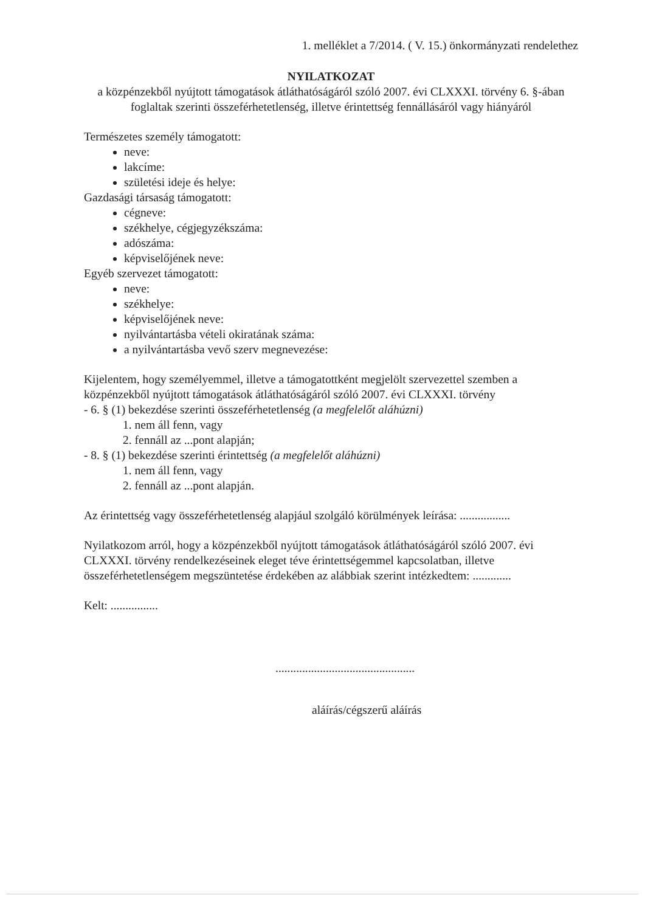1. melléklet a 7/2014. ( V. 15.) önkormányzati rendelethez
NYILATKOZAT
a közpénzekből nyújtott támogatások átláthatóságáról szóló 2007. évi CLXXXI. törvény 6. §-ában foglaltak szerinti összeférhetetlenség, illetve érintettség fennállásáról vagy hiányáról
Természetes személy támogatott:
neve:
lakcíme:
születési ideje és helye:
Gazdasági társaság támogatott:
cégneve:
székhelye, cégjegyzékszáma:
adószáma:
képviselőjének neve:
Egyéb szervezet támogatott:
neve:
székhelye:
képviselőjének neve:
nyilvántartásba vételi okiratának száma:
a nyilvántartásba vevő szerv megnevezése:
Kijelentem, hogy személyemmel, illetve a támogatottként megjelölt szervezettel szemben a közpénzekből nyújtott támogatások átláthatóságáról szóló 2007. évi CLXXXI. törvény
- 6. § (1) bekezdése szerinti összeférhetetlenség (a megfelelőt aláhúzni)
1. nem áll fenn, vagy
2. fennáll az ...pont alapján;
- 8. § (1) bekezdése szerinti érintettség (a megfelelőt aláhúzni)
1. nem áll fenn, vagy
2. fennáll az ...pont alapján.
Az érintettség vagy összeférhetetlenség alapjául szolgáló körülmények leírása: .................
Nyilatkozom arról, hogy a közpénzekből nyújtott támogatások átláthatóságáról szóló 2007. évi CLXXXI. törvény rendelkezéseinek eleget téve érintettségemmel kapcsolatban, illetve összeférhetetlenségem megszüntetése érdekében az alábbiak szerint intézkedtem: .............
Kelt: ................
...............................................
aláírás/cégszerű aláírás